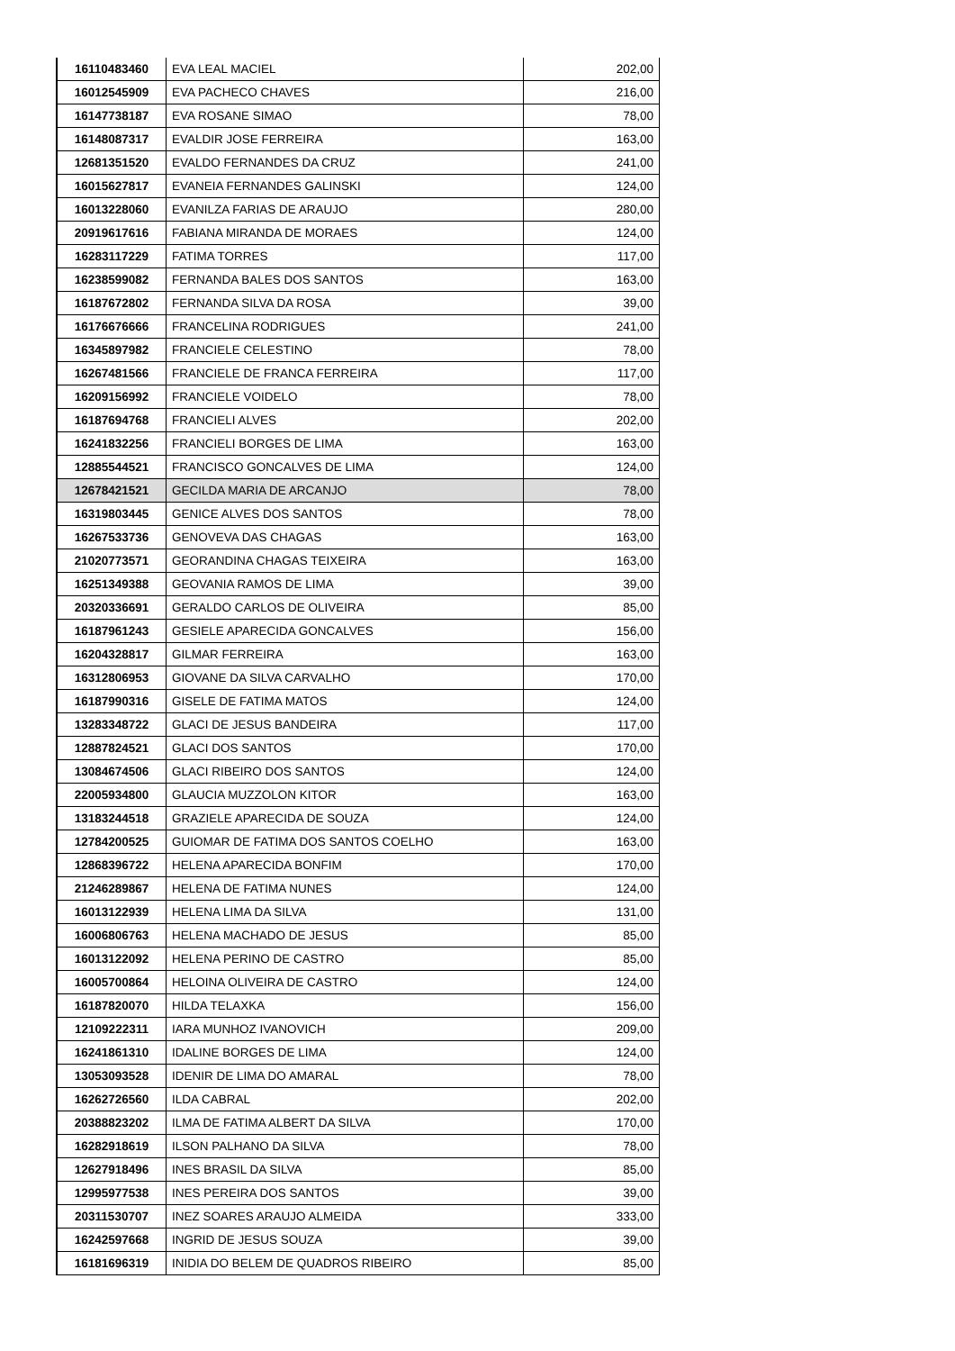| 16110483460 | EVA LEAL MACIEL | 202,00 |
| 16012545909 | EVA PACHECO CHAVES | 216,00 |
| 16147738187 | EVA ROSANE SIMAO | 78,00 |
| 16148087317 | EVALDIR JOSE FERREIRA | 163,00 |
| 12681351520 | EVALDO FERNANDES DA CRUZ | 241,00 |
| 16015627817 | EVANEIA FERNANDES GALINSKI | 124,00 |
| 16013228060 | EVANILZA FARIAS DE ARAUJO | 280,00 |
| 20919617616 | FABIANA MIRANDA DE MORAES | 124,00 |
| 16283117229 | FATIMA TORRES | 117,00 |
| 16238599082 | FERNANDA BALES DOS SANTOS | 163,00 |
| 16187672802 | FERNANDA SILVA DA ROSA | 39,00 |
| 16176676666 | FRANCELINA RODRIGUES | 241,00 |
| 16345897982 | FRANCIELE CELESTINO | 78,00 |
| 16267481566 | FRANCIELE DE FRANCA FERREIRA | 117,00 |
| 16209156992 | FRANCIELE VOIDELO | 78,00 |
| 16187694768 | FRANCIELI ALVES | 202,00 |
| 16241832256 | FRANCIELI BORGES DE LIMA | 163,00 |
| 12885544521 | FRANCISCO GONCALVES DE LIMA | 124,00 |
| 12678421521 | GECILDA MARIA DE ARCANJO | 78,00 |
| 16319803445 | GENICE ALVES DOS SANTOS | 78,00 |
| 16267533736 | GENOVEVA DAS CHAGAS | 163,00 |
| 21020773571 | GEORANDINA CHAGAS TEIXEIRA | 163,00 |
| 16251349388 | GEOVANIA RAMOS DE LIMA | 39,00 |
| 20320336691 | GERALDO CARLOS DE OLIVEIRA | 85,00 |
| 16187961243 | GESIELE APARECIDA GONCALVES | 156,00 |
| 16204328817 | GILMAR FERREIRA | 163,00 |
| 16312806953 | GIOVANE DA SILVA CARVALHO | 170,00 |
| 16187990316 | GISELE DE FATIMA MATOS | 124,00 |
| 13283348722 | GLACI DE JESUS BANDEIRA | 117,00 |
| 12887824521 | GLACI DOS SANTOS | 170,00 |
| 13084674506 | GLACI RIBEIRO DOS SANTOS | 124,00 |
| 22005934800 | GLAUCIA MUZZOLON KITOR | 163,00 |
| 13183244518 | GRAZIELE APARECIDA DE SOUZA | 124,00 |
| 12784200525 | GUIOMAR DE FATIMA DOS SANTOS COELHO | 163,00 |
| 12868396722 | HELENA APARECIDA BONFIM | 170,00 |
| 21246289867 | HELENA DE FATIMA NUNES | 124,00 |
| 16013122939 | HELENA LIMA DA SILVA | 131,00 |
| 16006806763 | HELENA MACHADO DE JESUS | 85,00 |
| 16013122092 | HELENA PERINO DE CASTRO | 85,00 |
| 16005700864 | HELOINA OLIVEIRA DE CASTRO | 124,00 |
| 16187820070 | HILDA TELAXKA | 156,00 |
| 12109222311 | IARA MUNHOZ IVANOVICH | 209,00 |
| 16241861310 | IDALINE BORGES DE LIMA | 124,00 |
| 13053093528 | IDENIR DE LIMA DO AMARAL | 78,00 |
| 16262726560 | ILDA CABRAL | 202,00 |
| 20388823202 | ILMA DE FATIMA ALBERT DA SILVA | 170,00 |
| 16282918619 | ILSON PALHANO DA SILVA | 78,00 |
| 12627918496 | INES BRASIL DA SILVA | 85,00 |
| 12995977538 | INES PEREIRA DOS SANTOS | 39,00 |
| 20311530707 | INEZ SOARES ARAUJO ALMEIDA | 333,00 |
| 16242597668 | INGRID DE JESUS SOUZA | 39,00 |
| 16181696319 | INIDIA DO BELEM DE QUADROS RIBEIRO | 85,00 |